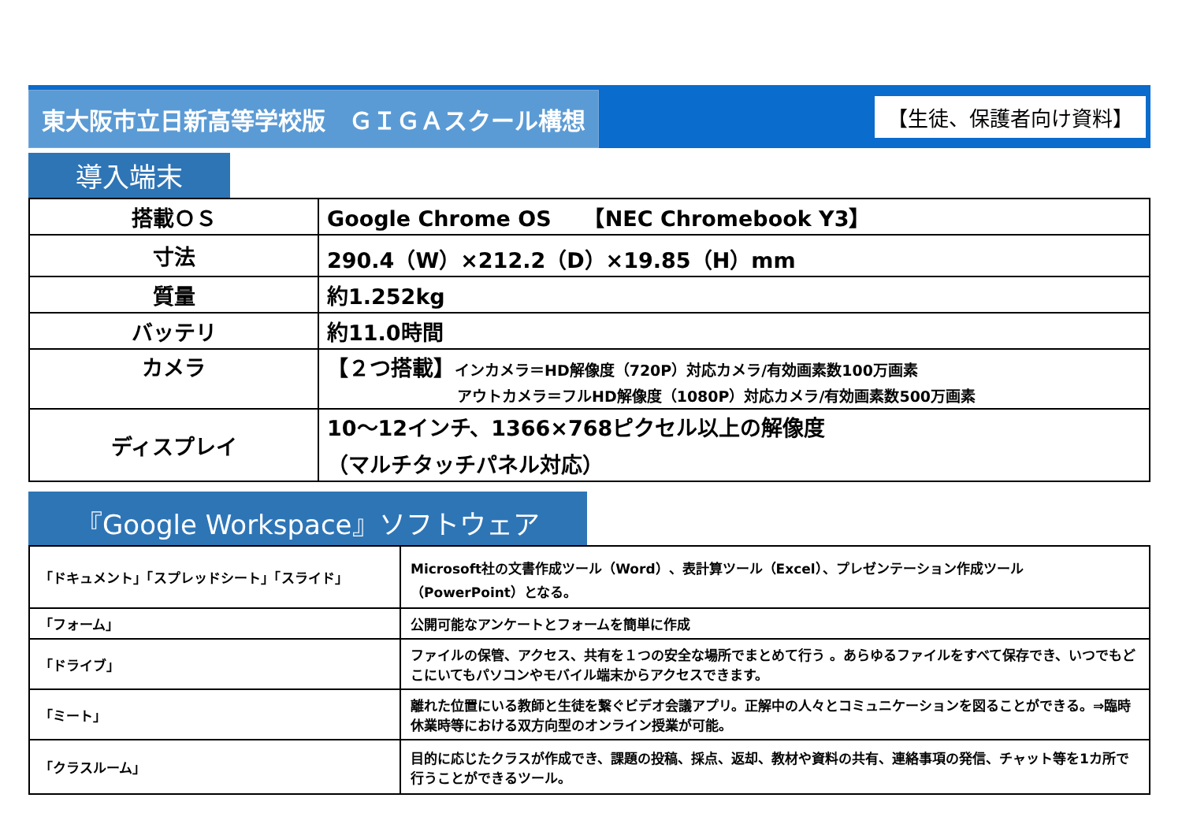東大阪市立日新高等学校版　ＧＩＧＡスクール構想
【生徒、保護者向け資料】
導入端末
| 搭載ＯＳ | Google Chrome OS 【NEC Chromebook Y3】 |
| 寸法 | 290.4（W）×212.2（D）×19.85（H）mm |
| 質量 | 約1.252kg |
| バッテリ | 約11.0時間 |
| カメラ | 【２つ搭載】 インカメラ＝HD解像度（720P）対応カメラ/有効画素数100万画素 アウトカメラ＝フルHD解像度（1080P）対応カメラ/有効画素数500万画素 |
| ディスプレイ | 10～12インチ、1366×768ピクセル以上の解像度 （マルチタッチパネル対応） |
『Google Workspace』ソフトウェア
| 「ドキュメント」「スプレッドシート」「スライド」 | Microsoft社の文書作成ツール（Word）、表計算ツール（Excel）、プレゼンテーション作成ツール （PowerPoint）となる。 |
| 「フォーム」 | 公開可能なアンケートとフォームを簡単に作成 |
| 「ドライブ」 | ファイルの保管、アクセス、共有を１つの安全な場所でまとめて行う 。あらゆるファイルをすべて保存でき、いつでもどこにいてもパソコンやモバイル端末からアクセスできます。 |
| 「ミート」 | 離れた位置にいる教師と生徒を繋ぐビデオ会議アプリ。正解中の人々とコミュニケーションを図ることができる。⇒臨時休業時等における双方向型のオンライン授業が可能。 |
| 「クラスルーム」 | 目的に応じたクラスが作成でき、課題の投稿、採点、返却、教材や資料の共有、連絡事項の発信、チャット等を1カ所で行うことができるツール。 |